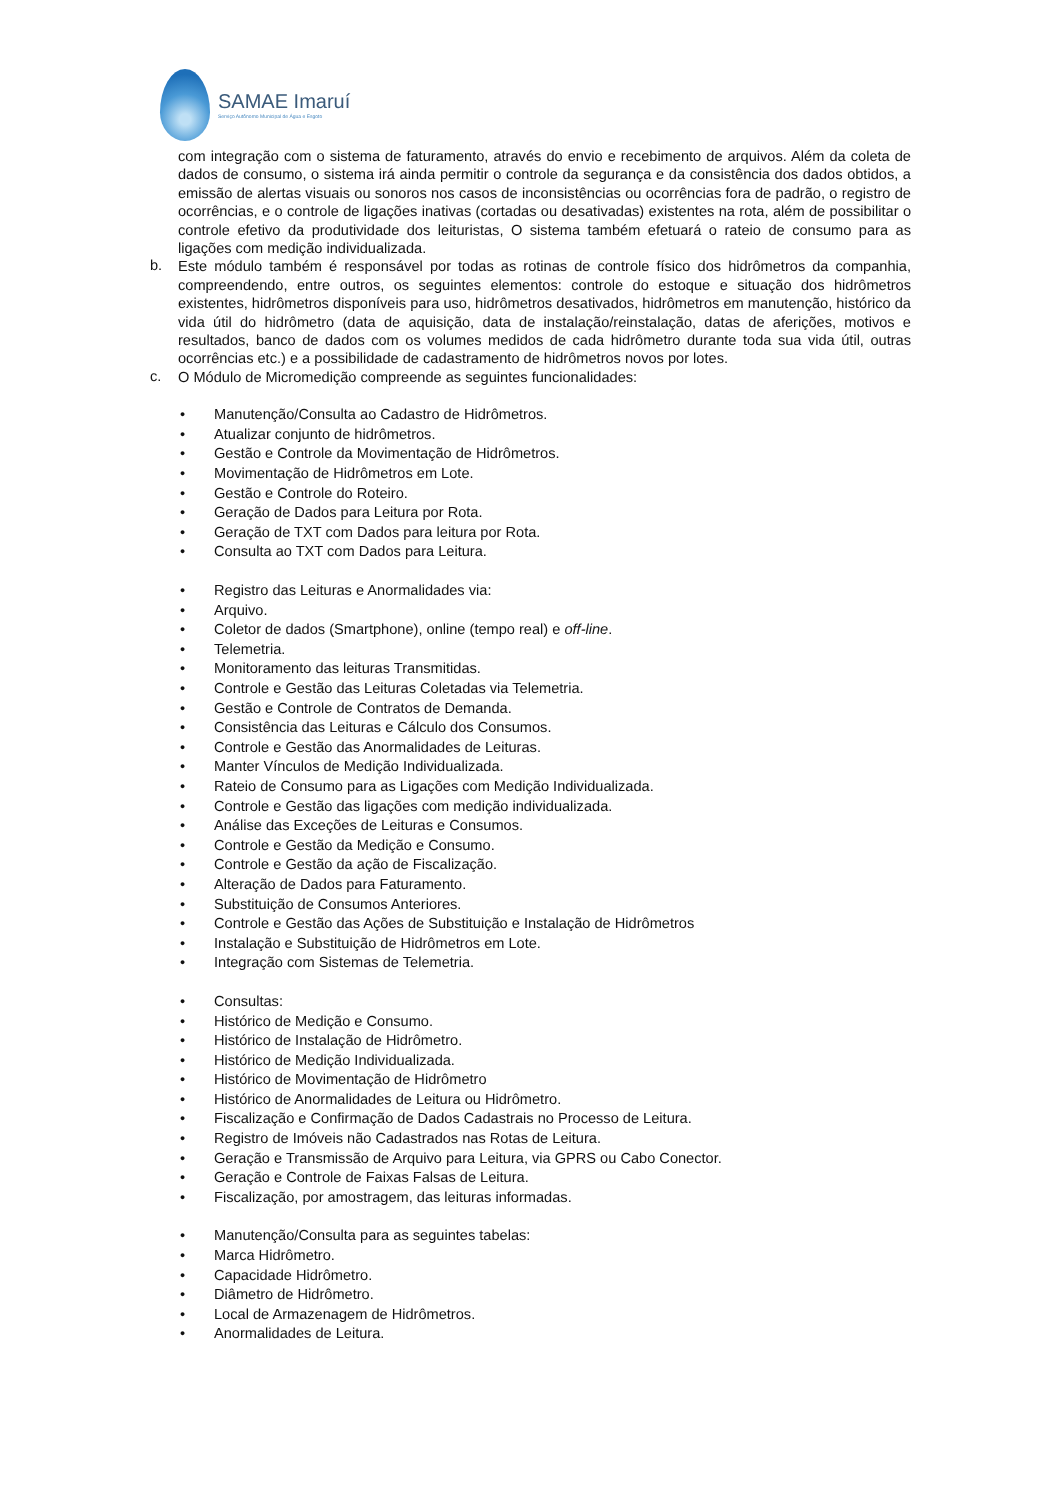SAMAE Imaruí
Serviço Autônomo Municipal de Água e Esgoto
com integração com o sistema de faturamento, através do envio e recebimento de arquivos. Além da coleta de dados de consumo, o sistema irá ainda permitir o controle da segurança e da consistência dos dados obtidos, a emissão de alertas visuais ou sonoros nos casos de inconsistências ou ocorrências fora de padrão, o registro de ocorrências, e o controle de ligações inativas (cortadas ou desativadas) existentes na rota, além de possibilitar o controle efetivo da produtividade dos leituristas, O sistema também efetuará o rateio de consumo para as ligações com medição individualizada.
b.
Este módulo também é responsável por todas as rotinas de controle físico dos hidrômetros da companhia, compreendendo, entre outros, os seguintes elementos: controle do estoque e situação dos hidrômetros existentes, hidrômetros disponíveis para uso, hidrômetros desativados, hidrômetros em manutenção, histórico da vida útil do hidrômetro (data de aquisição, data de instalação/reinstalação, datas de aferições, motivos e resultados, banco de dados com os volumes medidos de cada hidrômetro durante toda sua vida útil, outras ocorrências etc.) e a possibilidade de cadastramento de hidrômetros novos por lotes.
c.
O Módulo de Micromedição compreende as seguintes funcionalidades:
• Manutenção/Consulta ao Cadastro de Hidrômetros.
• Atualizar conjunto de hidrômetros.
• Gestão e Controle da Movimentação de Hidrômetros.
• Movimentação de Hidrômetros em Lote.
• Gestão e Controle do Roteiro.
• Geração de Dados para Leitura por Rota.
• Geração de TXT com Dados para leitura por Rota.
• Consulta ao TXT com Dados para Leitura.
• Registro das Leituras e Anormalidades via:
• Arquivo.
• Coletor de dados (Smartphone), online (tempo real) e off-line.
• Telemetria.
• Monitoramento das leituras Transmitidas.
• Controle e Gestão das Leituras Coletadas via Telemetria.
• Gestão e Controle de Contratos de Demanda.
• Consistência das Leituras e Cálculo dos Consumos.
• Controle e Gestão das Anormalidades de Leituras.
• Manter Vínculos de Medição Individualizada.
• Rateio de Consumo para as Ligações com Medição Individualizada.
• Controle e Gestão das ligações com medição individualizada.
• Análise das Exceções de Leituras e Consumos.
• Controle e Gestão da Medição e Consumo.
• Controle e Gestão da ação de Fiscalização.
• Alteração de Dados para Faturamento.
• Substituição de Consumos Anteriores.
• Controle e Gestão das Ações de Substituição e Instalação de Hidrômetros
• Instalação e Substituição de Hidrômetros em Lote.
• Integração com Sistemas de Telemetria.
• Consultas:
• Histórico de Medição e Consumo.
• Histórico de Instalação de Hidrômetro.
• Histórico de Medição Individualizada.
• Histórico de Movimentação de Hidrômetro
• Histórico de Anormalidades de Leitura ou Hidrômetro.
• Fiscalização e Confirmação de Dados Cadastrais no Processo de Leitura.
• Registro de Imóveis não Cadastrados nas Rotas de Leitura.
• Geração e Transmissão de Arquivo para Leitura, via GPRS ou Cabo Conector.
• Geração e Controle de Faixas Falsas de Leitura.
• Fiscalização, por amostragem, das leituras informadas.
• Manutenção/Consulta para as seguintes tabelas:
• Marca Hidrômetro.
• Capacidade Hidrômetro.
• Diâmetro de Hidrômetro.
• Local de Armazenagem de Hidrômetros.
• Anormalidades de Leitura.